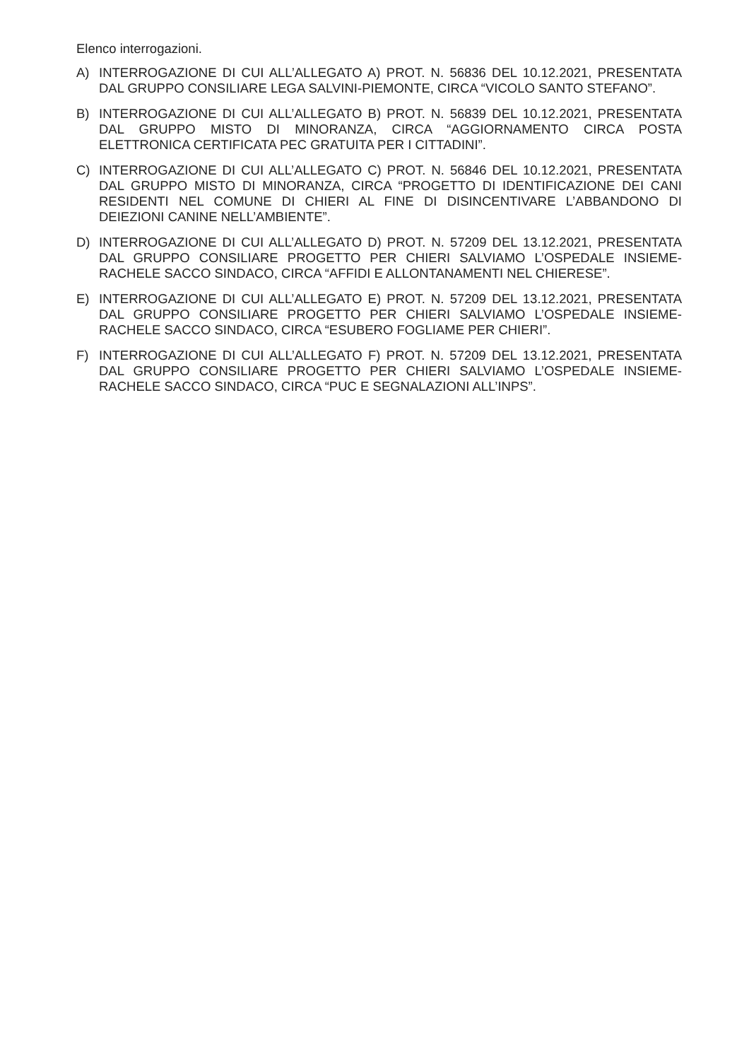Elenco interrogazioni.
A) INTERROGAZIONE DI CUI ALL’ALLEGATO A) PROT. N. 56836 DEL 10.12.2021, PRESENTATA DAL GRUPPO CONSILIARE LEGA SALVINI-PIEMONTE, CIRCA “VICOLO SANTO STEFANO”.
B) INTERROGAZIONE DI CUI ALL’ALLEGATO B) PROT. N. 56839 DEL 10.12.2021, PRESENTATA DAL GRUPPO MISTO DI MINORANZA, CIRCA “AGGIORNAMENTO CIRCA POSTA ELETTRONICA CERTIFICATA PEC GRATUITA PER I CITTADINI”.
C) INTERROGAZIONE DI CUI ALL’ALLEGATO C) PROT. N. 56846 DEL 10.12.2021, PRESENTATA DAL GRUPPO MISTO DI MINORANZA, CIRCA “PROGETTO DI IDENTIFICAZIONE DEI CANI RESIDENTI NEL COMUNE DI CHIERI AL FINE DI DISINCENTIVARE L’ABBANDONO DI DEIEZIONI CANINE NELL’AMBIENTE”.
D) INTERROGAZIONE DI CUI ALL’ALLEGATO D) PROT. N. 57209 DEL 13.12.2021, PRESENTATA DAL GRUPPO CONSILIARE PROGETTO PER CHIERI SALVIAMO L’OSPEDALE INSIEME-RACHELE SACCO SINDACO, CIRCA “AFFIDI E ALLONTANAMENTI NEL CHIERESE”.
E) INTERROGAZIONE DI CUI ALL’ALLEGATO E) PROT. N. 57209 DEL 13.12.2021, PRESENTATA DAL GRUPPO CONSILIARE PROGETTO PER CHIERI SALVIAMO L’OSPEDALE INSIEME-RACHELE SACCO SINDACO, CIRCA “ESUBERO FOGLIAME PER CHIERI”.
F) INTERROGAZIONE DI CUI ALL’ALLEGATO F) PROT. N. 57209 DEL 13.12.2021, PRESENTATA DAL GRUPPO CONSILIARE PROGETTO PER CHIERI SALVIAMO L’OSPEDALE INSIEME-RACHELE SACCO SINDACO, CIRCA “PUC E SEGNALAZIONI ALL’INPS”.